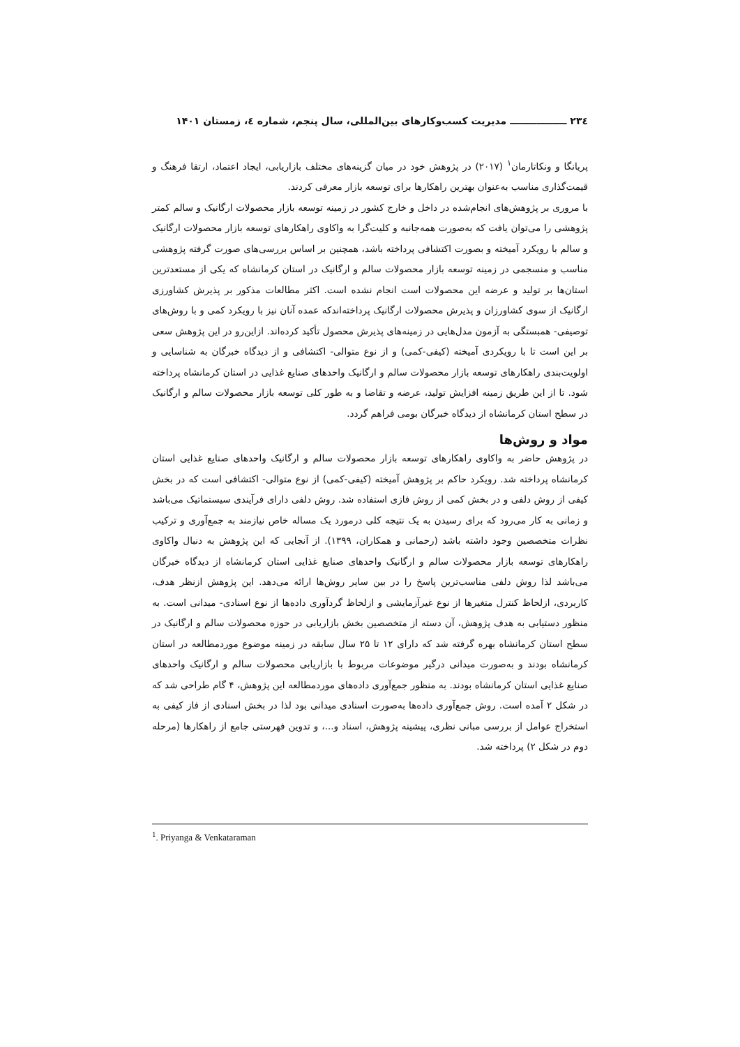۲۳٤ ـــــــــــــــــ مدیریت کسب‌وکارهای بین‌المللی، سال پنجم، شماره ٤، زمستان ۱۴۰۱
پریانگا و ونکاتارمان<sup>۱</sup> (۲۰۱۷) در پژوهش خود در میان گزینه‌های مختلف بازاریابی، ایجاد اعتماد، ارتقا فرهنگ و قیمت‌گذاری مناسب به‌عنوان بهترین راهکارها برای توسعه بازار معرفی کردند.
با مروری بر پژوهش‌های انجام‌شده در داخل و خارج کشور در زمینه توسعه بازار محصولات ارگانیک و سالم کمتر پژوهشی را می‌توان یافت که به‌صورت همه‌جانبه و کلیت‌گرا به واکاوی راهکارهای توسعه بازار محصولات ارگانیک و سالم با رویکرد آمیخته و بصورت اکتشافی پرداخته باشد، همچنین بر اساس بررسی‌های صورت گرفته پژوهشی مناسب و منسجمی در زمینه توسعه بازار محصولات سالم و ارگانیک در استان کرمانشاه که یکی از مستعدترین استان‌ها بر تولید و عرضه این محصولات است انجام نشده است. اکثر مطالعات مذکور بر پذیرش کشاورزی ارگانیک از سوی کشاورزان و پذیرش محصولات ارگانیک پرداخته‌اندکه عمده آنان نیز با رویکرد کمی و با روش‌های توصیفی- همبستگی به آزمون مدل‌هایی در زمینه‌های پذیرش محصول تأکید کرده‌اند. ازاین‌رو در این پژوهش سعی بر این است تا با رویکردی آمیخته (کیفی-کمی) و از نوع متوالی- اکتشافی و از دیدگاه خبرگان به شناسایی و اولویت‌بندی راهکارهای توسعه بازار محصولات سالم و ارگانیک واحدهای صنایع غذایی در استان کرمانشاه پرداخته شود. تا از این طریق زمینه افزایش تولید، عرضه و تقاضا و به طور کلی توسعه بازار محصولات سالم و ارگانیک در سطح استان کرمانشاه از دیدگاه خبرگان بومی فراهم گردد.
مواد و روش‌ها
در پژوهش حاضر به واکاوی راهکارهای توسعه بازار محصولات سالم و ارگانیک واحدهای صنایع غذایی استان کرمانشاه پرداخته شد. رویکرد حاکم بر پژوهش آمیخته (کیفی-کمی) از نوع متوالی- اکتشافی است که در بخش کیفی از روش دلفی و در بخش کمی از روش فازی استفاده شد. روش دلفی دارای فرآیندی سیستماتیک می‌باشد و زمانی به کار می‌رود که برای رسیدن به یک نتیجه کلی درمورد یک مساله خاص نیازمند به جمع‌آوری و ترکیب نظرات متخصصین وجود داشته باشد (رحمانی و همکاران، ۱۳۹۹). از آنجایی که این پژوهش به دنبال واکاوی راهکارهای توسعه بازار محصولات سالم و ارگانیک واحدهای صنایع غذایی استان کرمانشاه از دیدگاه خبرگان می‌باشد لذا روش دلفی مناسب‌ترین پاسخ را در بین سایر روش‌ها ارائه می‌دهد. این پژوهش ازنظر هدف، کاربردی، ازلحاظ کنترل متغیرها از نوع غیرآزمایشی و ازلحاظ گردآوری داده‌ها از نوع اسنادی- میدانی است. به منظور دستیابی به هدف پژوهش، آن دسته از متخصصین بخش بازاریابی در حوزه محصولات سالم و ارگانیک در سطح استان کرمانشاه بهره گرفته شد که دارای ۱۲ تا ۲۵ سال سابقه در زمینه موضوع موردمطالعه در استان کرمانشاه بودند و به‌صورت میدانی درگیر موضوعات مربوط با بازاریابی محصولات سالم و ارگانیک واحدهای صنایع غذایی استان کرمانشاه بودند. به منظور جمع‌آوری داده‌های موردمطالعه این پژوهش، ۴ گام طراحی شد که در شکل ۲ آمده است. روش جمع‌آوری داده‌ها به‌صورت اسنادی میدانی بود لذا در بخش اسنادی از فاز کیفی به استخراج عوامل از بررسی مبانی نظری، پیشینه پژوهش، اسناد و...، و تدوین فهرستی جامع از راهکارها (مرحله دوم در شکل ۲) پرداخته شد.
<sup>1</sup>. Priyanga & Venkataraman